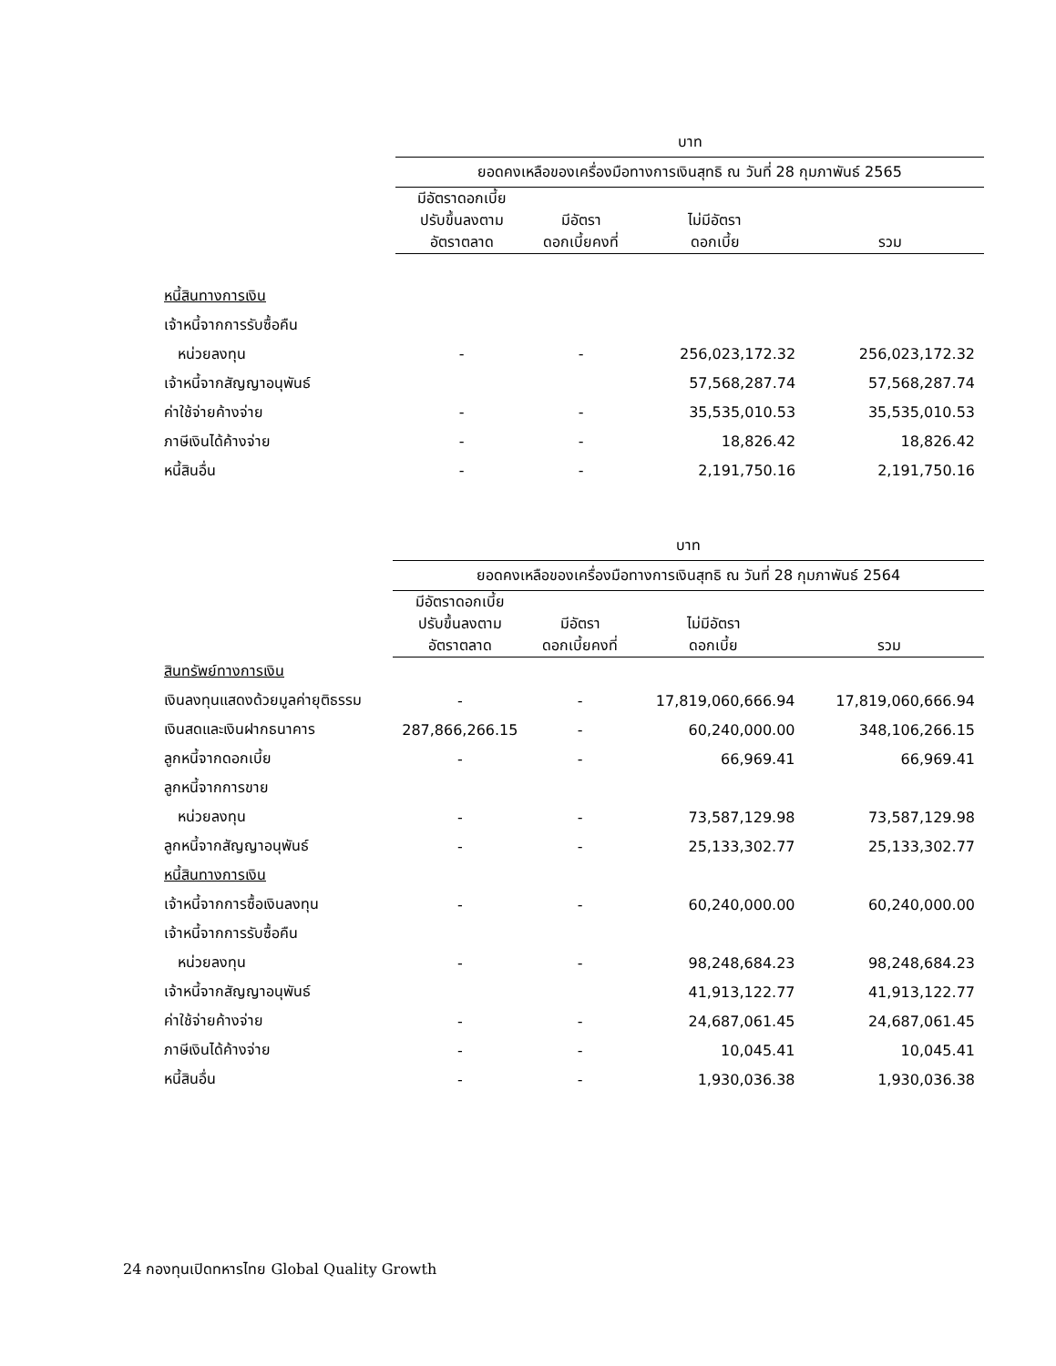| | บาท | | | |
| | ยอดคงเหลือของเครื่องมือทางการเงินสุทธิ ณ วันที่ 28 กุมภาพันธ์ 2565 | | | |
| | มีอัตราดอกเบี้ย ปรับขึ้นลงตาม อัตราตลาด | มีอัตรา ดอกเบี้ยคงที่ | ไม่มีอัตรา ดอกเบี้ย | รวม |
| หนี้สินทางการเงิน | | | | |
| เจ้าหนี้จากการรับซื้อคืน | | | | |
| หน่วยลงทุน | - | - | 256,023,172.32 | 256,023,172.32 |
| เจ้าหนี้จากสัญญาอนุพันธ์ | | | 57,568,287.74 | 57,568,287.74 |
| ค่าใช้จ่ายค้างจ่าย | - | - | 35,535,010.53 | 35,535,010.53 |
| ภาษีเงินได้ค้างจ่าย | - | - | 18,826.42 | 18,826.42 |
| หนี้สินอื่น | - | - | 2,191,750.16 | 2,191,750.16 |
| | บาท | | | |
| | ยอดคงเหลือของเครื่องมือทางการเงินสุทธิ ณ วันที่ 28 กุมภาพันธ์ 2564 | | | |
| | มีอัตราดอกเบี้ย ปรับขึ้นลงตาม อัตราตลาด | มีอัตรา ดอกเบี้ยคงที่ | ไม่มีอัตรา ดอกเบี้ย | รวม |
| สินทรัพย์ทางการเงิน | | | | |
| เงินลงทุนแสดงด้วยมูลค่ายุติธรรม | - | - | 17,819,060,666.94 | 17,819,060,666.94 |
| เงินสดและเงินฝากธนาคาร | 287,866,266.15 | - | 60,240,000.00 | 348,106,266.15 |
| ลูกหนี้จากดอกเบี้ย | - | - | 66,969.41 | 66,969.41 |
| ลูกหนี้จากการขาย | | | | |
| หน่วยลงทุน | - | - | 73,587,129.98 | 73,587,129.98 |
| ลูกหนี้จากสัญญาอนุพันธ์ | - | - | 25,133,302.77 | 25,133,302.77 |
| หนี้สินทางการเงิน | | | | |
| เจ้าหนี้จากการซื้อเงินลงทุน | - | - | 60,240,000.00 | 60,240,000.00 |
| เจ้าหนี้จากการรับซื้อคืน | | | | |
| หน่วยลงทุน | - | - | 98,248,684.23 | 98,248,684.23 |
| เจ้าหนี้จากสัญญาอนุพันธ์ | | | 41,913,122.77 | 41,913,122.77 |
| ค่าใช้จ่ายค้างจ่าย | - | - | 24,687,061.45 | 24,687,061.45 |
| ภาษีเงินได้ค้างจ่าย | - | - | 10,045.41 | 10,045.41 |
| หนี้สินอื่น | - | - | 1,930,036.38 | 1,930,036.38 |
24 กองทุนเปิดทหารไทย Global Quality Growth